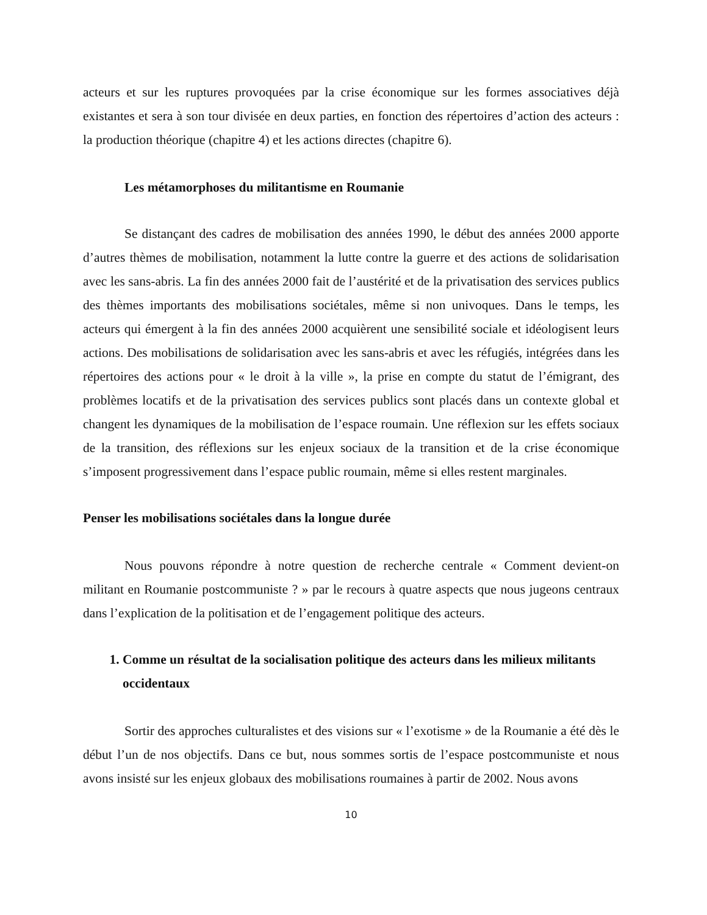acteurs et sur les ruptures provoquées par la crise économique sur les formes associatives déjà existantes et sera à son tour divisée en deux parties, en fonction des répertoires d’action des acteurs : la production théorique (chapitre 4) et les actions directes (chapitre 6).
Les métamorphoses du militantisme en Roumanie
Se distançant des cadres de mobilisation des années 1990, le début des années 2000 apporte d’autres thèmes de mobilisation, notamment la lutte contre la guerre et des actions de solidarisation avec les sans-abris. La fin des années 2000 fait de l’austérité et de la privatisation des services publics des thèmes importants des mobilisations sociétales, même si non univoques. Dans le temps, les acteurs qui émergent à la fin des années 2000 acquièrent une sensibilité sociale et idéologisent leurs actions. Des mobilisations de solidarisation avec les sans-abris et avec les réfugiés, intégrées dans les répertoires des actions pour « le droit à la ville », la prise en compte du statut de l’émigrant, des problèmes locatifs et de la privatisation des services publics sont placés dans un contexte global et changent les dynamiques de la mobilisation de l’espace roumain. Une réflexion sur les effets sociaux de la transition, des réflexions sur les enjeux sociaux de la transition et de la crise économique s’imposent progressivement dans l’espace public roumain, même si elles restent marginales.
Penser les mobilisations sociétales dans la longue durée
Nous pouvons répondre à notre question de recherche centrale « Comment devient-on militant en Roumanie postcommuniste ? » par le recours à quatre aspects que nous jugeons centraux dans l’explication de la politisation et de l’engagement politique des acteurs.
1. Comme un résultat de la socialisation politique des acteurs dans les milieux militants occidentaux
Sortir des approches culturalistes et des visions sur « l’exotisme » de la Roumanie a été dès le début l’un de nos objectifs. Dans ce but, nous sommes sortis de l’espace postcommuniste et nous avons insisté sur les enjeux globaux des mobilisations roumaines à partir de 2002. Nous avons
10